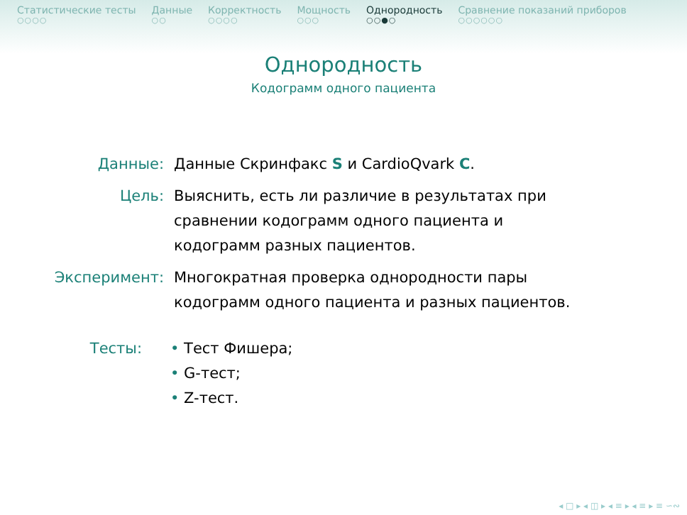Статистические тесты
○○○○
Данные
○○
Корректность
○○○○
Мощность
○○○
Однородность
○○●○
Сравнение показаний приборов
○○○○○○
Однородность
Кодограмм одного пациента
Данные: Данные Скринфакс S и CardioQvark C.
Цель: Выяснить, есть ли различие в результатах при
сравнении кодограмм одного пациента и
кодограмм разных пациентов.
Эксперимент: Многократная проверка однородности пары
кодограмм одного пациента и разных пациентов.
Тесты: • Тест Фишера;
• G-тест;
• Z-тест.
◂ □ ▸ ◂ ◫ ▸ ◂ ≡ ▸ ◂ ≡ ▸ ≡ ∽∾